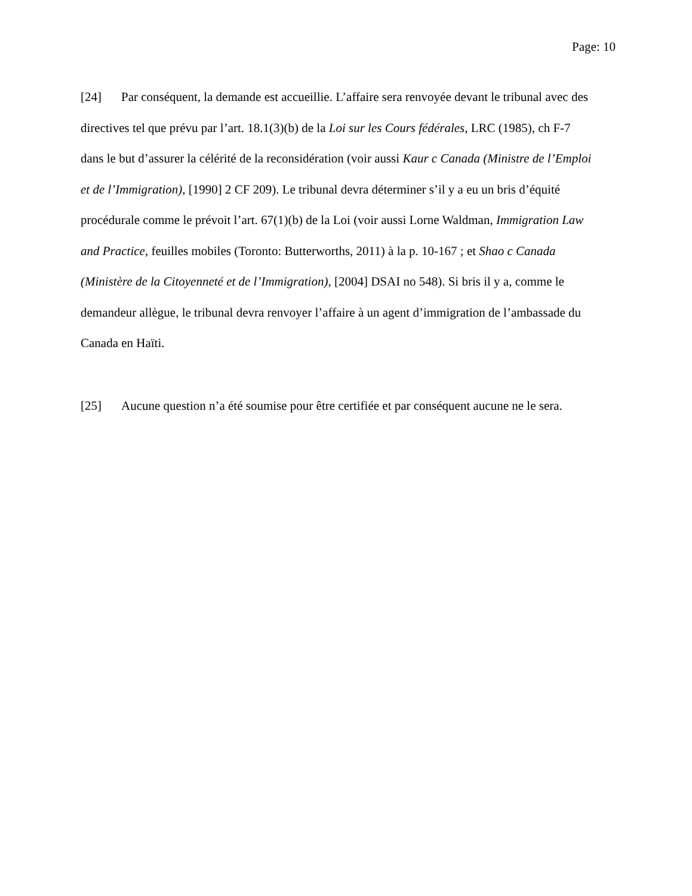Page: 10
[24] Par conséquent, la demande est accueillie. L’affaire sera renvoyée devant le tribunal avec des directives tel que prévu par l’art. 18.1(3)(b) de la Loi sur les Cours fédérales, LRC (1985), ch F-7 dans le but d’assurer la célérité de la reconsidération (voir aussi Kaur c Canada (Ministre de l’Emploi et de l’Immigration), [1990] 2 CF 209). Le tribunal devra déterminer s’il y a eu un bris d’équité procédurale comme le prévoit l’art. 67(1)(b) de la Loi (voir aussi Lorne Waldman, Immigration Law and Practice, feuilles mobiles (Toronto: Butterworths, 2011) à la p. 10-167 ; et Shao c Canada (Ministère de la Citoyenneté et de l’Immigration), [2004] DSAI no 548). Si bris il y a, comme le demandeur allègue, le tribunal devra renvoyer l’affaire à un agent d’immigration de l’ambassade du Canada en Haïti.
[25] Aucune question n’a été soumise pour être certifiée et par conséquent aucune ne le sera.